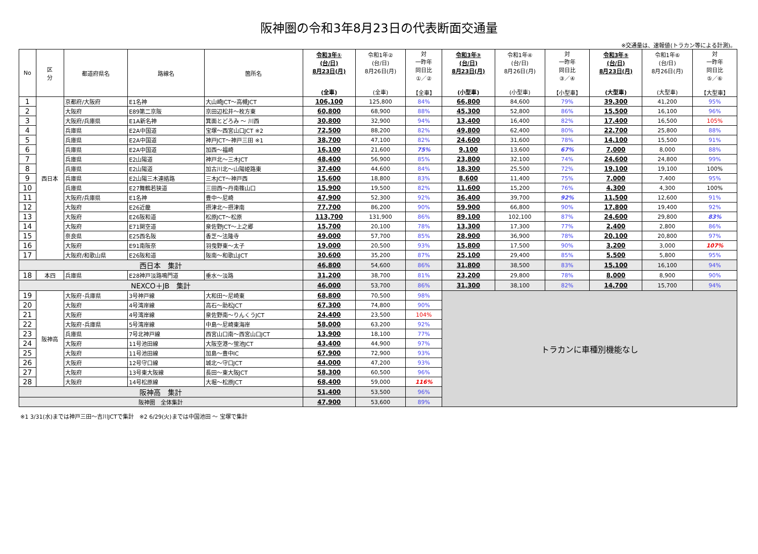阪神圏の令和3年8月23日の代表断面交通量
※交通量は、速報値(トラカン等による計測)。
| No | 区 分 | 都道府県名 | 路線名 | 箇所名 | 令和3年① (台/日) 8月23日(月) (全車) | 令和1年② (台/日) 8月26日(月) (全車) | 対 一昨年 同日比 ①／② 【全車】 | 令和3年③ (台/日) 8月23日(月) (小型車) | 令和1年④ (台/日) 8月26日(月) (小型車) | 対 一昨年 同日比 ③／④ 【小型車】 | 令和3年⑤ (台/日) 8月23日(月) (大型車) | 令和1年⑥ (台/日) 8月26日(月) (大型車) | 対 一昨年 同日比 ⑤／⑥ 【大型車】 |
| --- | --- | --- | --- | --- | --- | --- | --- | --- | --- | --- | --- | --- | --- |
| 1 | 西日本 | 京都府/大阪府 | E1名神 | 大山崎JCT～高槻JCT | 106,100 | 125,800 | 84% | 66,800 | 84,600 | 79% | 39,300 | 41,200 | 95% |
| 2 | | 大阪府 | E89第二京阪 | 京田辺松井～枚方東 | 60,800 | 68,900 | 88% | 45,300 | 52,800 | 86% | 15,500 | 16,100 | 96% |
| 3 | | 大阪府/兵庫県 | E1A新名神 | 箕面とどろみ ～ 川西 | 30,800 | 32,900 | 94% | 13,400 | 16,400 | 82% | 17,400 | 16,500 | 105% |
| 4 | | 兵庫県 | E2A中国道 | 宝塚～西宮山口JCT ※2 | 72,500 | 88,200 | 82% | 49,800 | 62,400 | 80% | 22,700 | 25,800 | 88% |
| 5 | | 兵庫県 | E2A中国道 | 神戸JCT～神戸三田 ※1 | 38,700 | 47,100 | 82% | 24,600 | 31,600 | 78% | 14,100 | 15,500 | 91% |
| 6 | | 兵庫県 | E2A中国道 | 加西～福崎 | 16,100 | 21,600 | 75% | 9,100 | 13,600 | 67% | 7,000 | 8,000 | 88% |
| 7 | | 兵庫県 | E2山陽道 | 神戸北～三木JCT | 48,400 | 56,900 | 85% | 23,800 | 32,100 | 74% | 24,600 | 24,800 | 99% |
| 8 | | 兵庫県 | E2山陽道 | 加古川北～山陽姫路東 | 37,400 | 44,600 | 84% | 18,300 | 25,500 | 72% | 19,100 | 19,100 | 100% |
| 9 | | 兵庫県 | E2山陽三木連絡路 | 三木JCT～神戸西 | 15,600 | 18,800 | 83% | 8,600 | 11,400 | 75% | 7,000 | 7,400 | 95% |
| 10 | | 兵庫県 | E27舞鶴若狭道 | 三田西～丹南篠山口 | 15,900 | 19,500 | 82% | 11,600 | 15,200 | 76% | 4,300 | 4,300 | 100% |
| 11 | | 大阪府/兵庫県 | E1名神 | 豊中～尼崎 | 47,900 | 52,300 | 92% | 36,400 | 39,700 | 92% | 11,500 | 12,600 | 91% |
| 12 | | 大阪府 | E26近畿 | 摂津北～摂津南 | 77,700 | 86,200 | 90% | 59,900 | 66,800 | 90% | 17,800 | 19,400 | 92% |
| 13 | | 大阪府 | E26阪和道 | 松原JCT～松原 | 113,700 | 131,900 | 86% | 89,100 | 102,100 | 87% | 24,600 | 29,800 | 83% |
| 14 | | 大阪府 | E71関空道 | 泉佐野JCT～上之郷 | 15,700 | 20,100 | 78% | 13,300 | 17,300 | 77% | 2,400 | 2,800 | 86% |
| 15 | | 奈良県 | E25西名阪 | 香芝～法隆寺 | 49,000 | 57,700 | 85% | 28,900 | 36,900 | 78% | 20,100 | 20,800 | 97% |
| 16 | | 大阪府 | E91南阪奈 | 羽曳野東～太子 | 19,000 | 20,500 | 93% | 15,800 | 17,500 | 90% | 3,200 | 3,000 | 107% |
| 17 | | 大阪府/和歌山県 | E26阪和道 | 阪南～和歌山JCT | 30,600 | 35,200 | 87% | 25,100 | 29,400 | 85% | 5,500 | 5,800 | 95% |
| 西日本 集計 | | | | | 46,800 | 54,600 | 86% | 31,800 | 38,500 | 83% | 15,100 | 16,100 | 94% |
| 18 | 本四 | 兵庫県 | E28神戸淡路鳴門道 | 垂水～淡路 | 31,200 | 38,700 | 81% | 23,200 | 29,800 | 78% | 8,000 | 8,900 | 90% |
| NEXCO＋JB 集計 | | | | | 46,000 | 53,700 | 86% | 31,300 | 38,100 | 82% | 14,700 | 15,700 | 94% |
| 19 | 阪神高 | 大阪府･兵庫県 | 3号神戸線 | 大和田～尼崎東 | 68,800 | 70,500 | 98% | トラカンに車種別機能なし | | | | | |
| 20 | | 大阪府 | 4号湾岸線 | 高石～助松JCT | 67,300 | 74,800 | 90% | | | | | | |
| 21 | | 大阪府 | 4号湾岸線 | 泉佐野南～りんくうJCT | 24,400 | 23,500 | 104% | | | | | | |
| 22 | | 大阪府･兵庫県 | 5号湾岸線 | 中島～尼崎東海岸 | 58,000 | 63,200 | 92% | | | | | | |
| 23 | | 兵庫県 | 7号北神戸線 | 西宮山口南～西宮山口JCT | 13,900 | 18,100 | 77% | | | | | | |
| 24 | | 大阪府 | 11号池田線 | 大阪空港～蛍池JCT | 43,400 | 44,900 | 97% | | | | | | |
| 25 | | 大阪府 | 11号池田線 | 加島～豊中IC | 67,900 | 72,900 | 93% | | | | | | |
| 26 | | 大阪府 | 12号守口線 | 城北～守口JCT | 44,000 | 47,200 | 93% | | | | | | |
| 27 | | 大阪府 | 13号東大阪線 | 長田～東大阪JCT | 58,300 | 60,500 | 96% | | | | | | |
| 28 | | 大阪府 | 14号松原線 | 大堀～松原JCT | 68,400 | 59,000 | 116% | | | | | | |
| 阪神高 集計 | | | | | 51,400 | 53,500 | 96% | | | | | | |
| 阪神圏 全体集計 | | | | | 47,900 | 53,600 | 89% | | | | | | |
※1 3/31(水)までは神戸三田～吉川JCTで集計　※2 6/29(火)までは中国池田 ～ 宝塚で集計